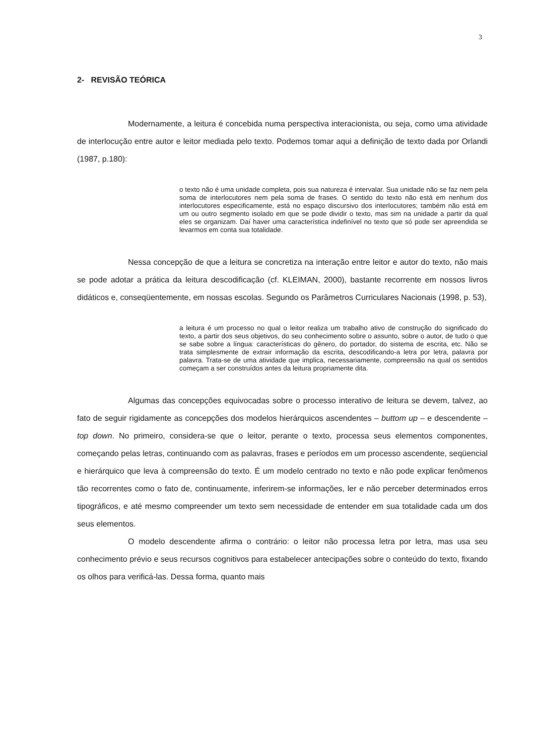3
2- REVISÃO TEÓRICA
Modernamente, a leitura é concebida numa perspectiva interacionista, ou seja, como uma atividade de interlocução entre autor e leitor mediada pelo texto. Podemos tomar aqui a definição de texto dada por Orlandi (1987, p.180):
o texto não é uma unidade completa, pois sua natureza é intervalar. Sua unidade não se faz nem pela soma de interlocutores nem pela soma de frases. O sentido do texto não está em nenhum dos interlocutores especificamente, está no espaço discursivo dos interlocutores; também não está em um ou outro segmento isolado em que se pode dividir o texto, mas sim na unidade a partir da qual eles se organizam. Daí haver uma característica indefinível no texto que só pode ser apreendida se levarmos em conta sua totalidade.
Nessa concepção de que a leitura se concretiza na interação entre leitor e autor do texto, não mais se pode adotar a prática da leitura descodificação (cf. KLEIMAN, 2000), bastante recorrente em nossos livros didáticos e, conseqüentemente, em nossas escolas. Segundo os Parâmetros Curriculares Nacionais (1998, p. 53),
a leitura é um processo no qual o leitor realiza um trabalho ativo de construção do significado do texto, a partir dos seus objetivos, do seu conhecimento sobre o assunto, sobre o autor, de tudo o que se sabe sobre a língua: características do gênero, do portador, do sistema de escrita, etc. Não se trata simplesmente de extrair informação da escrita, descodificando-a letra por letra, palavra por palavra. Trata-se de uma atividade que implica, necessariamente, compreensão na qual os sentidos começam a ser construídos antes da leitura propriamente dita.
Algumas das concepções equivocadas sobre o processo interativo de leitura se devem, talvez, ao fato de seguir rigidamente as concepções dos modelos hierárquicos ascendentes – buttom up – e descendente – top down. No primeiro, considera-se que o leitor, perante o texto, processa seus elementos componentes, começando pelas letras, continuando com as palavras, frases e períodos em um processo ascendente, seqüencial e hierárquico que leva à compreensão do texto. É um modelo centrado no texto e não pode explicar fenômenos tão recorrentes como o fato de, continuamente, inferirem-se informações, ler e não perceber determinados erros tipográficos, e até mesmo compreender um texto sem necessidade de entender em sua totalidade cada um dos seus elementos.
O modelo descendente afirma o contrário: o leitor não processa letra por letra, mas usa seu conhecimento prévio e seus recursos cognitivos para estabelecer antecipações sobre o conteúdo do texto, fixando os olhos para verificá-las. Dessa forma, quanto mais